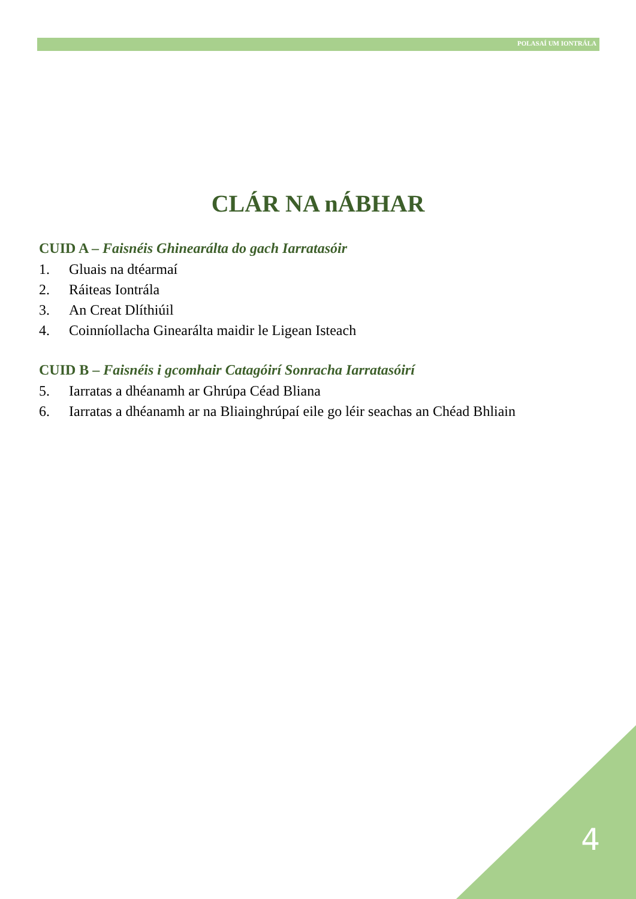POLASAÍ UM IONTRÁLA
CLÁR NA nÁBHAR
CUID A – Faisnéis Ghinearálta do gach Iarratasóir
1. Gluais na dtéarmaí
2. Ráiteas Iontrála
3. An Creat Dlíthiúil
4. Coinníollacha Ginearálta maidir le Ligean Isteach
CUID B – Faisnéis i gcomhair Catagóirí Sonracha Iarratasóirí
5. Iarratas a dhéanamh ar Ghrúpa Céad Bliana
6. Iarratas a dhéanamh ar na Bliainghrúpaí eile go léir seachas an Chéad Bhliain
4